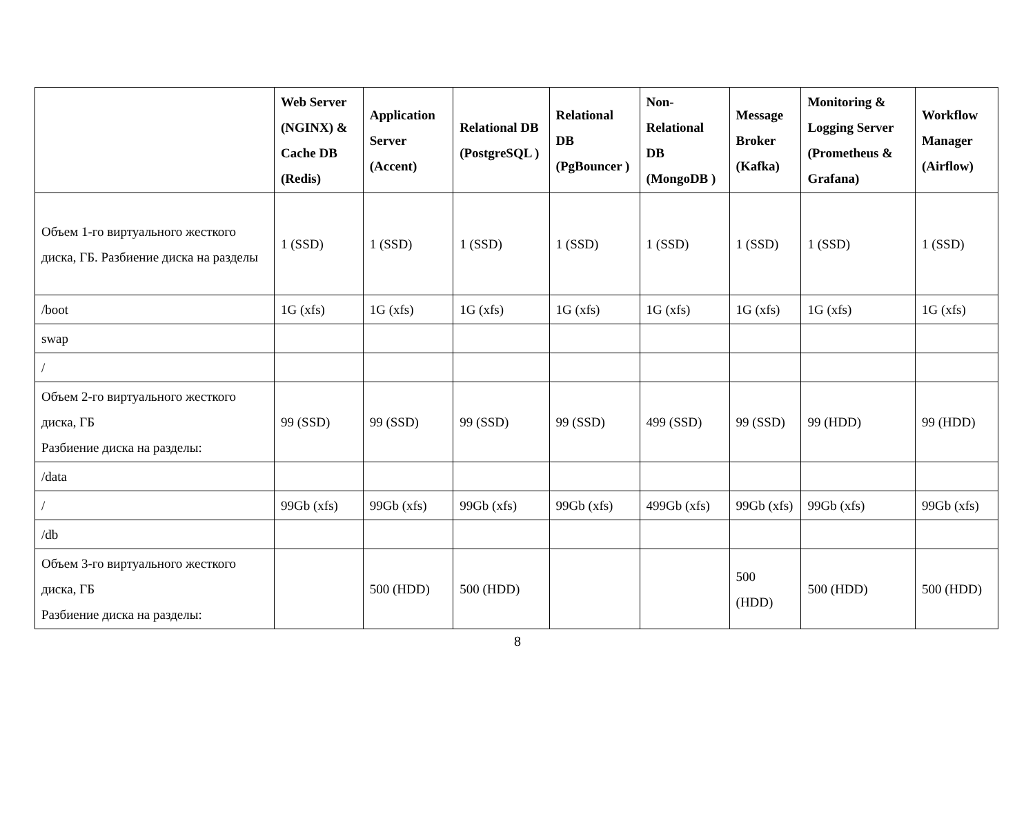| | Web Server (NGINX) & Cache DB (Redis) | Application Server (Accent) | Relational DB (PostgreSQL ) | Relational DB (PgBouncer ) | Non-Relational DB (MongoDB ) | Message Broker (Kafka) | Monitoring & Logging Server (Prometheus & Grafana) | Workflow Manager (Airflow) |
| --- | --- | --- | --- | --- | --- | --- | --- | --- |
| Объем 1-го виртуального жесткого диска, ГБ. Разбиение диска на разделы | 1 (SSD) | 1 (SSD) | 1 (SSD) | 1 (SSD) | 1 (SSD) | 1 (SSD) | 1 (SSD) | 1 (SSD) |
| /boot | 1G (xfs) | 1G (xfs) | 1G (xfs) | 1G (xfs) | 1G (xfs) | 1G (xfs) | 1G (xfs) | 1G (xfs) |
| swap | | | | | | | | |
| / | | | | | | | | |
| Объем 2-го виртуального жесткого диска, ГБ Разбиение диска на разделы: | 99 (SSD) | 99 (SSD) | 99 (SSD) | 99 (SSD) | 499 (SSD) | 99 (SSD) | 99 (HDD) | 99 (HDD) |
| /data | | | | | | | | |
| / | 99Gb (xfs) | 99Gb (xfs) | 99Gb (xfs) | 99Gb (xfs) | 499Gb (xfs) | 99Gb (xfs) | 99Gb (xfs) | 99Gb (xfs) |
| /db | | | | | | | | |
| Объем 3-го виртуального жесткого диска, ГБ Разбиение диска на разделы: | | 500 (HDD) | 500 (HDD) | | | 500 (HDD) | 500 (HDD) | 500 (HDD) |
8